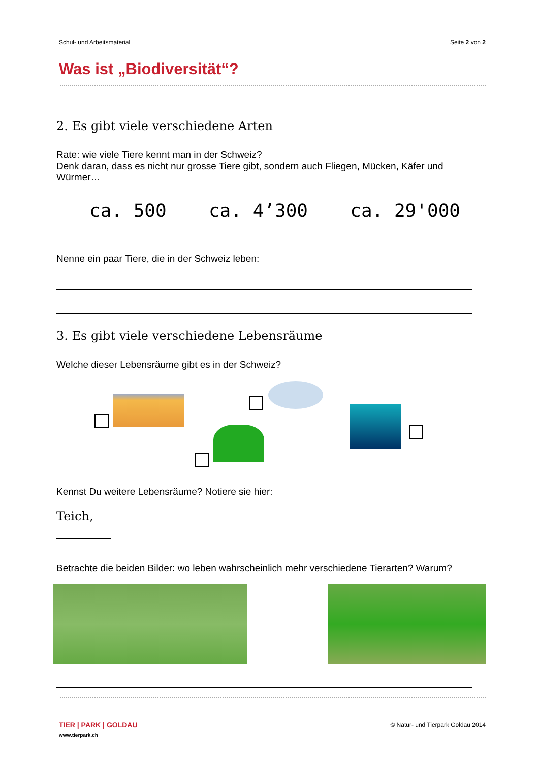Schul- und Arbeitsmaterial Seite 2 von 2
Was ist „Biodiversität“?
2. Es gibt viele verschiedene Arten
Rate: wie viele Tiere kennt man in der Schweiz?
Denk daran, dass es nicht nur grosse Tiere gibt, sondern auch Fliegen, Mücken, Käfer und Würmer…
ca. 500 ca. 4’300 ca. 29'000
Nenne ein paar Tiere, die in der Schweiz leben:
3. Es gibt viele verschiedene Lebensräume
Welche dieser Lebensräume gibt es in der Schweiz?
Kennst Du weitere Lebensräume? Notiere sie hier:
Teich,
Betrachte die beiden Bilder: wo leben wahrscheinlich mehr verschiedene Tierarten? Warum?
TIER | PARK | GOLDAU
www.tierpark.ch
© Natur- und Tierpark Goldau 2014